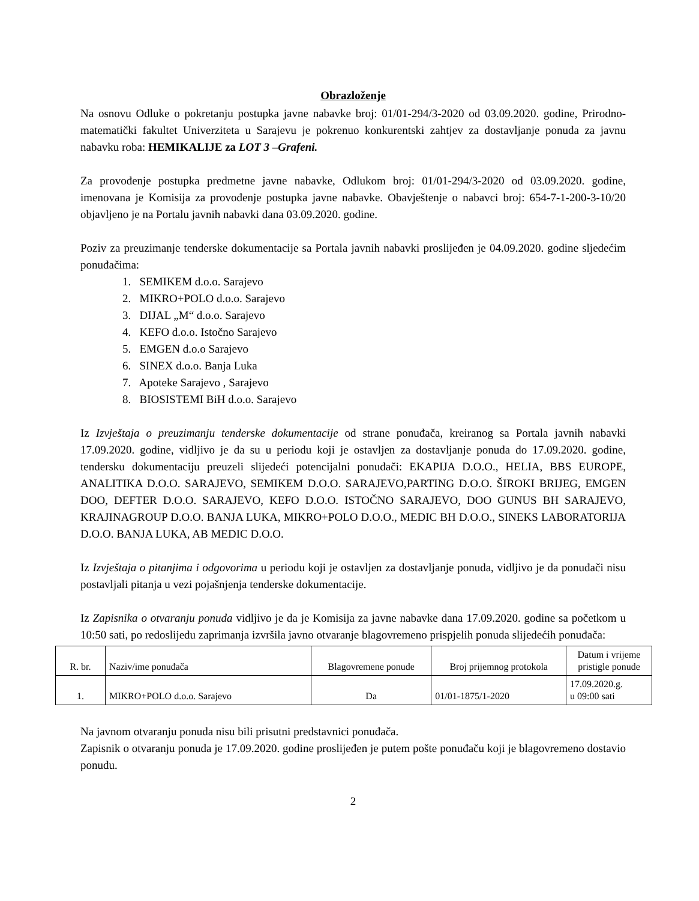Obrazloženje
Na osnovu Odluke o pokretanju postupka javne nabavke broj: 01/01-294/3-2020 od 03.09.2020. godine, Prirodno-matematički fakultet Univerziteta u Sarajevu je pokrenuo konkurentski zahtjev za dostavljanje ponuda za javnu nabavku roba: HEMIKALIJE za LOT 3 –Grafeni.
Za provođenje postupka predmetne javne nabavke, Odlukom broj: 01/01-294/3-2020 od 03.09.2020. godine, imenovana je Komisija za provođenje postupka javne nabavke. Obavještenje o nabavci broj: 654-7-1-200-3-10/20 objavljeno je na Portalu javnih nabavki dana 03.09.2020. godine.
Poziv za preuzimanje tenderske dokumentacije sa Portala javnih nabavki proslijeđen je 04.09.2020. godine sljedećim ponuđačima:
1. SEMIKEM d.o.o. Sarajevo
2. MIKRO+POLO d.o.o. Sarajevo
3. DIJAL „M“ d.o.o. Sarajevo
4. KEFO d.o.o. Istočno Sarajevo
5. EMGEN d.o.o Sarajevo
6. SINEX d.o.o. Banja Luka
7. Apoteke Sarajevo , Sarajevo
8. BIOSISTEMI BiH d.o.o. Sarajevo
Iz Izvještaja o preuzimanju tenderske dokumentacije od strane ponuđača, kreiranog sa Portala javnih nabavki 17.09.2020. godine, vidljivo je da su u periodu koji je ostavljen za dostavljanje ponuda do 17.09.2020. godine, tendersku dokumentaciju preuzeli slijedeći potencijalni ponuđači: EKAPIJA D.O.O., HELIA, BBS EUROPE, ANALITIKA D.O.O. SARAJEVO, SEMIKEM D.O.O. SARAJEVO,PARTING D.O.O. ŠIROKI BRIJEG, EMGEN DOO, DEFTER D.O.O. SARAJEVO, KEFO D.O.O. ISTOČNO SARAJEVO, DOO GUNUS BH SARAJEVO, KRAJINAGROUP D.O.O. BANJA LUKA, MIKRO+POLO D.O.O., MEDIC BH D.O.O., SINEKS LABORATORIJA D.O.O. BANJA LUKA, AB MEDIC D.O.O.
Iz Izvještaja o pitanjima i odgovorima u periodu koji je ostavljen za dostavljanje ponuda, vidljivo je da ponuđači nisu postavljali pitanja u vezi pojašnjenja tenderske dokumentacije.
Iz Zapisnika o otvaranju ponuda vidljivo je da je Komisija za javne nabavke dana 17.09.2020. godine sa početkom u 10:50 sati, po redoslijedu zaprimanja izvršila javno otvaranje blagovremeno prispjelih ponuda slijedećih ponuđača:
| R. br. | Naziv/ime ponuđača | Blagovremene ponude | Broj prijemnog protokola | Datum i vrijeme pristigle ponude |
| --- | --- | --- | --- | --- |
| 1. | MIKRO+POLO d.o.o. Sarajevo | Da | 01/01-1875/1-2020 | 17.09.2020.g. u 09:00 sati |
Na javnom otvaranju ponuda nisu bili prisutni predstavnici ponuđača.
Zapisnik o otvaranju ponuda je 17.09.2020. godine proslijeđen je putem pošte ponuđaču koji je blagovremeno dostavio ponudu.
2